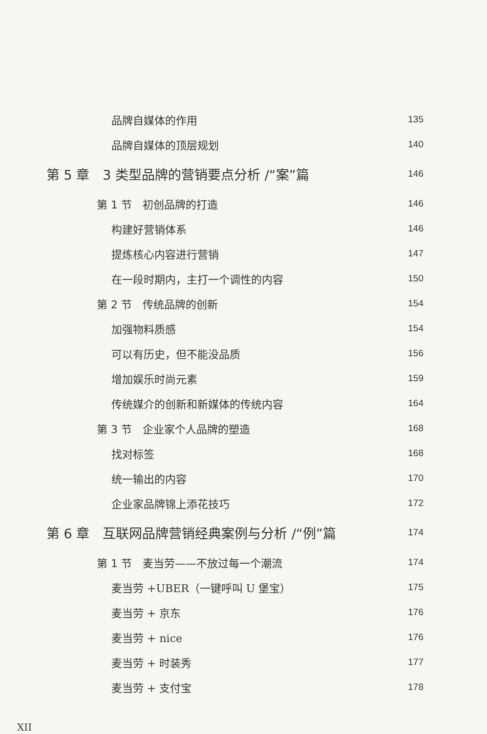品牌自媒体的作用 135
品牌自媒体的顶层规划 140
第 5 章　3 类型品牌的营销要点分析 /“案”篇 146
第 1 节　初创品牌的打造 146
构建好营销体系 146
提炼核心内容进行营销 147
在一段时期内，主打一个调性的内容 150
第 2 节　传统品牌的创新 154
加强物料质感 154
可以有历史，但不能没品质 156
增加娱乐时尚元素 159
传统媒介的创新和新媒体的传统内容 164
第 3 节　企业家个人品牌的塑造 168
找对标签 168
统一输出的内容 170
企业家品牌锦上添花技巧 172
第 6 章　互联网品牌营销经典案例与分析 /“例”篇 174
第 1 节　麦当劳——不放过每一个潮流 174
麦当劳 +UBER（一键呼叫 U 堡宝） 175
麦当劳 + 京东 176
麦当劳 + nice 176
麦当劳 + 时装秀 177
麦当劳 + 支付宝 178
XII